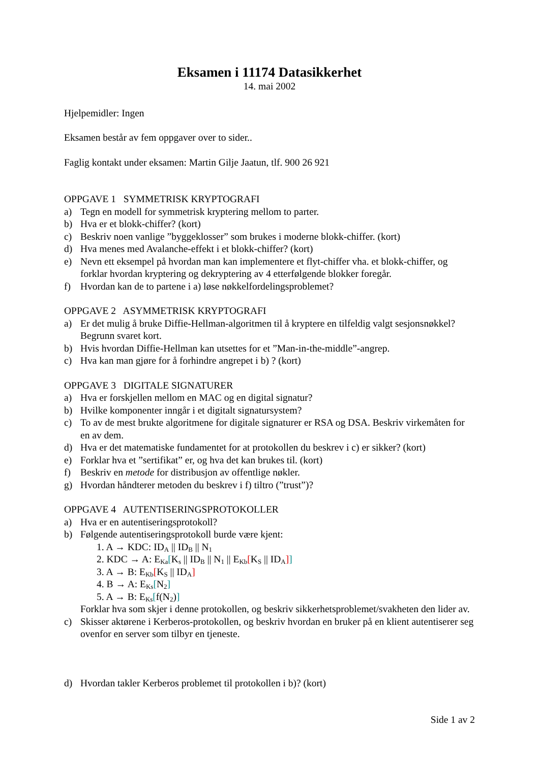Eksamen i 11174 Datasikkerhet
14. mai 2002
Hjelpemidler: Ingen
Eksamen består av fem oppgaver over to sider..
Faglig kontakt under eksamen: Martin Gilje Jaatun, tlf. 900 26 921
OPPGAVE 1 SYMMETRISK KRYPTOGRAFI
a) Tegn en modell for symmetrisk kryptering mellom to parter.
b) Hva er et blokk-chiffer? (kort)
c) Beskriv noen vanlige ”byggeklosser” som brukes i moderne blokk-chiffer. (kort)
d) Hva menes med Avalanche-effekt i et blokk-chiffer? (kort)
e) Nevn ett eksempel på hvordan man kan implementere et flyt-chiffer vha. et blokk-chiffer, og forklar hvordan kryptering og dekryptering av 4 etterfølgende blokker foregår.
f) Hvordan kan de to partene i a) løse nøkkelfordelingsproblemet?
OPPGAVE 2 ASYMMETRISK KRYPTOGRAFI
a) Er det mulig å bruke Diffie-Hellman-algoritmen til å kryptere en tilfeldig valgt sesjonsnøkkel? Begrunn svaret kort.
b) Hvis hvordan Diffie-Hellman kan utsettes for et ”Man-in-the-middle”-angrep.
c) Hva kan man gjøre for å forhindre angrepet i b) ? (kort)
OPPGAVE 3 DIGITALE SIGNATURER
a) Hva er forskjellen mellom en MAC og en digital signatur?
b) Hvilke komponenter inngår i et digitalt signatursystem?
c) To av de mest brukte algoritmene for digitale signaturer er RSA og DSA. Beskriv virkemåten for en av dem.
d) Hva er det matematiske fundamentet for at protokollen du beskrev i c) er sikker? (kort)
e) Forklar hva et ”sertifikat” er, og hva det kan brukes til. (kort)
f) Beskriv en metode for distribusjon av offentlige nøkler.
g) Hvordan håndterer metoden du beskrev i f) tiltro (”trust”)?
OPPGAVE 4 AUTENTISERINGSPROTOKOLLER
a) Hva er en autentiseringsprotokoll?
b) Følgende autentiseringsprotokoll burde være kjent:
1. A → KDC: ID<sub>A</sub> || ID<sub>B</sub> || N<sub>1</sub>
2. KDC → A: E<sub>Ka</sub>[K<sub>s</sub> || ID<sub>B</sub> || N<sub>1</sub> || E<sub>Kb</sub>[K<sub>S</sub> || ID<sub>A</sub>]]
3. A → B: E<sub>Kb</sub>[K<sub>S</sub> || ID<sub>A</sub>]
4. B → A: E<sub>Ks</sub>[N<sub>2</sub>]
5. A → B: E<sub>Ks</sub>[f(N<sub>2</sub>)]
Forklar hva som skjer i denne protokollen, og beskriv sikkerhetsproblemet/svakheten den lider av.
c) Skisser aktørene i Kerberos-protokollen, og beskriv hvordan en bruker på en klient autentiserer seg ovenfor en server som tilbyr en tjeneste.
d) Hvordan takler Kerberos problemet til protokollen i b)? (kort)
Side 1 av 2